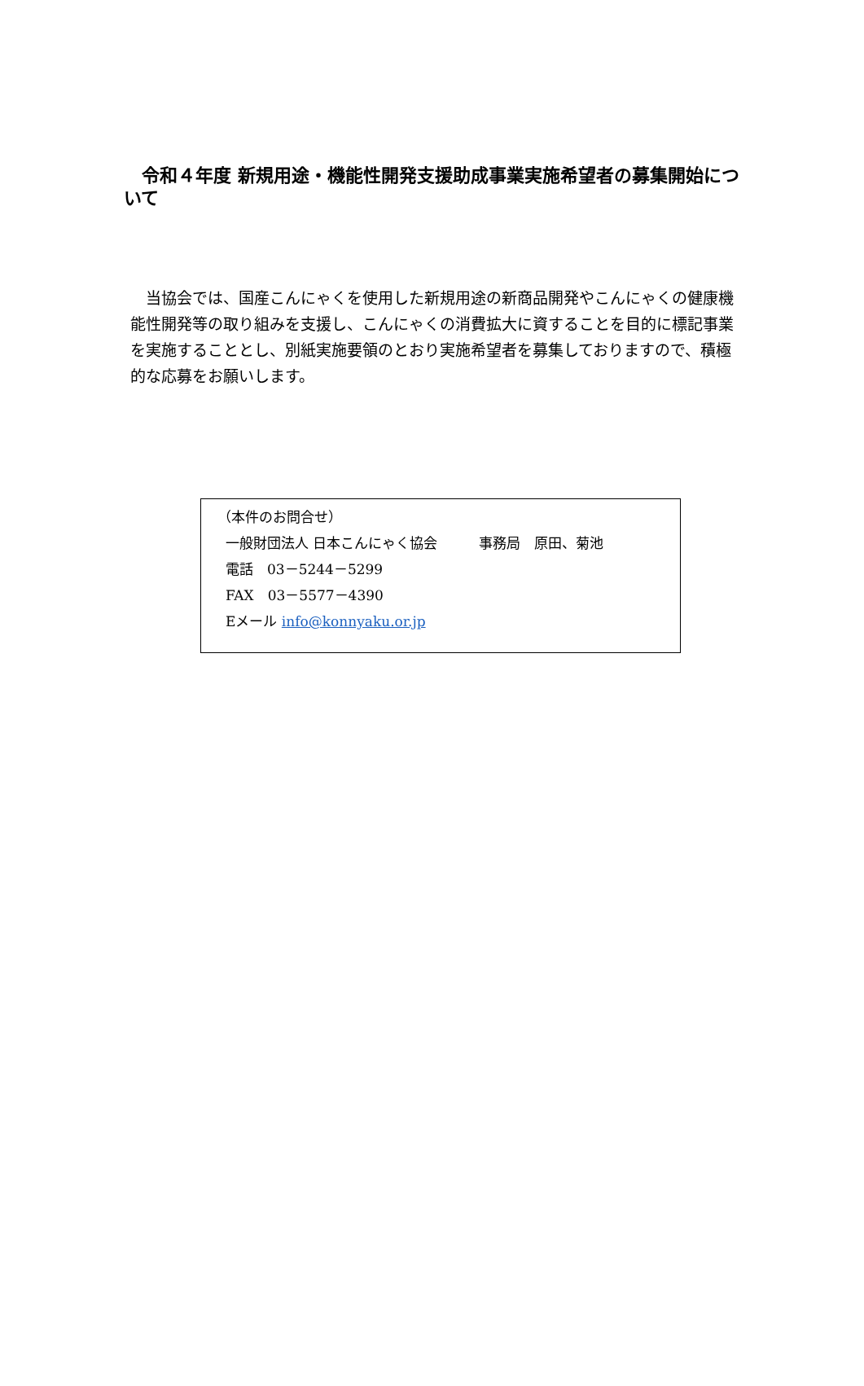令和４年度 新規用途・機能性開発支援助成事業実施希望者の募集開始について
　当協会では、国産こんにゃくを使用した新規用途の新商品開発やこんにゃくの健康機能性開発等の取り組みを支援し、こんにゃくの消費拡大に資することを目的に標記事業を実施することとし、別紙実施要領のとおり実施希望者を募集しておりますので、積極的な応募をお願いします。
（本件のお問合せ）
一般財団法人 日本こんにゃく協会　　　事務局　原田、菊池
電話　03－5244－5299
FAX　03－5577－4390
Eメール info@konnyaku.or.jp